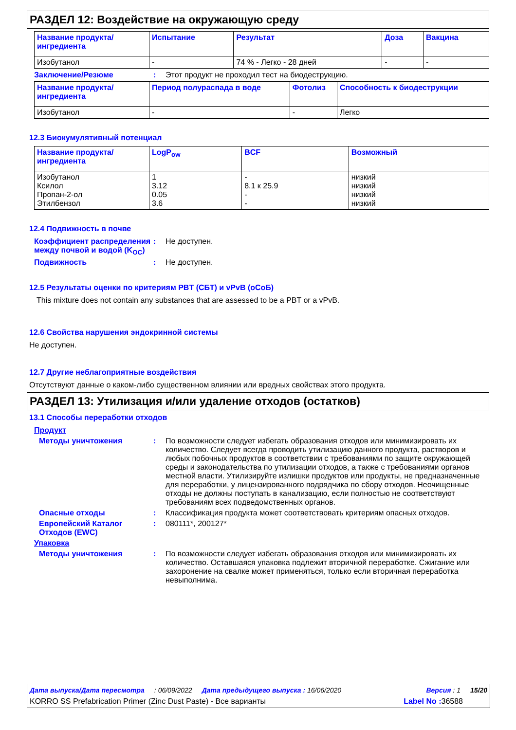РАЗДЕЛ 12: Воздействие на окружающую среду
| Название продукта/ ингредиента | Испытание | Результат | Доза | Вакцина |
| --- | --- | --- | --- | --- |
| Изобутанол | - | 74 % - Легко - 28 дней | - | - |
Заключение/Резюме : Этот продукт не проходил тест на биодеструкцию.
| Название продукта/ ингредиента | Период полураспада в воде | Фотолиз | Способность к биодеструкции |
| --- | --- | --- | --- |
| Изобутанол | - | - | Легко |
12.3 Биокумулятивный потенциал
| Название продукта/ ингредиента | LogP<sub>ow</sub> | BCF | Возможный |
| --- | --- | --- | --- |
| Изобутанол Ксилол Пропан-2-ол Этилбензол | 1 3.12 0.05 3.6 | - 8.1 к 25.9 - - | низкий низкий низкий низкий |
12.4 Подвижность в почве
Коэффициент распределения между почвой и водой (K<sub>OC</sub>)
: Не доступен.
Подвижность : Не доступен.
12.5 Результаты оценки по критериям PBT (СБТ) и vPvB (оСоБ)
This mixture does not contain any substances that are assessed to be a PBT or a vPvB.
12.6 Свойства нарушения эндокринной системы
Не доступен.
12.7 Другие неблагоприятные воздействия
Отсутствуют данные о каком-либо существенном влиянии или вредных свойствах этого продукта.
РАЗДЕЛ 13: Утилизация и/или удаление отходов (остатков)
13.1 Способы переработки отходов
Продукт
Методы уничтожения : По возможности следует избегать образования отходов или минимизировать их количество. Следует всегда проводить утилизацию данного продукта, растворов и любых побочных продуктов в соответствии с требованиями по защите окружающей среды и законодательства по утилизации отходов, а также с требованиями органов местной власти. Утилизируйте излишки продуктов или продукты, не предназначенные для переработки, у лицензированного подрядчика по сбору отходов. Неочищенные отходы не должны поступать в канализацию, если полностью не соответствуют требованиям всех подведомственных органов.
Опасные отходы : Классификация продукта может соответствовать критериям опасных отходов.
Европейский Каталог Отходов (EWC)
: 080111*, 200127*
Упаковка
Методы уничтожения : По возможности следует избегать образования отходов или минимизировать их количество. Оставшаяся упаковка подлежит вторичной переработке. Сжигание или захоронение на свалке может применяться, только если вторичная переработка невыполнима.
Дата выпуска/Дата пересмотра: 06/09/2022 Дата предыдущего выпуска : 16/06/2020 Версия : 1 15/20
KORRO SS Prefabrication Primer (Zinc Dust Paste) - Все варианты Label No : 36588